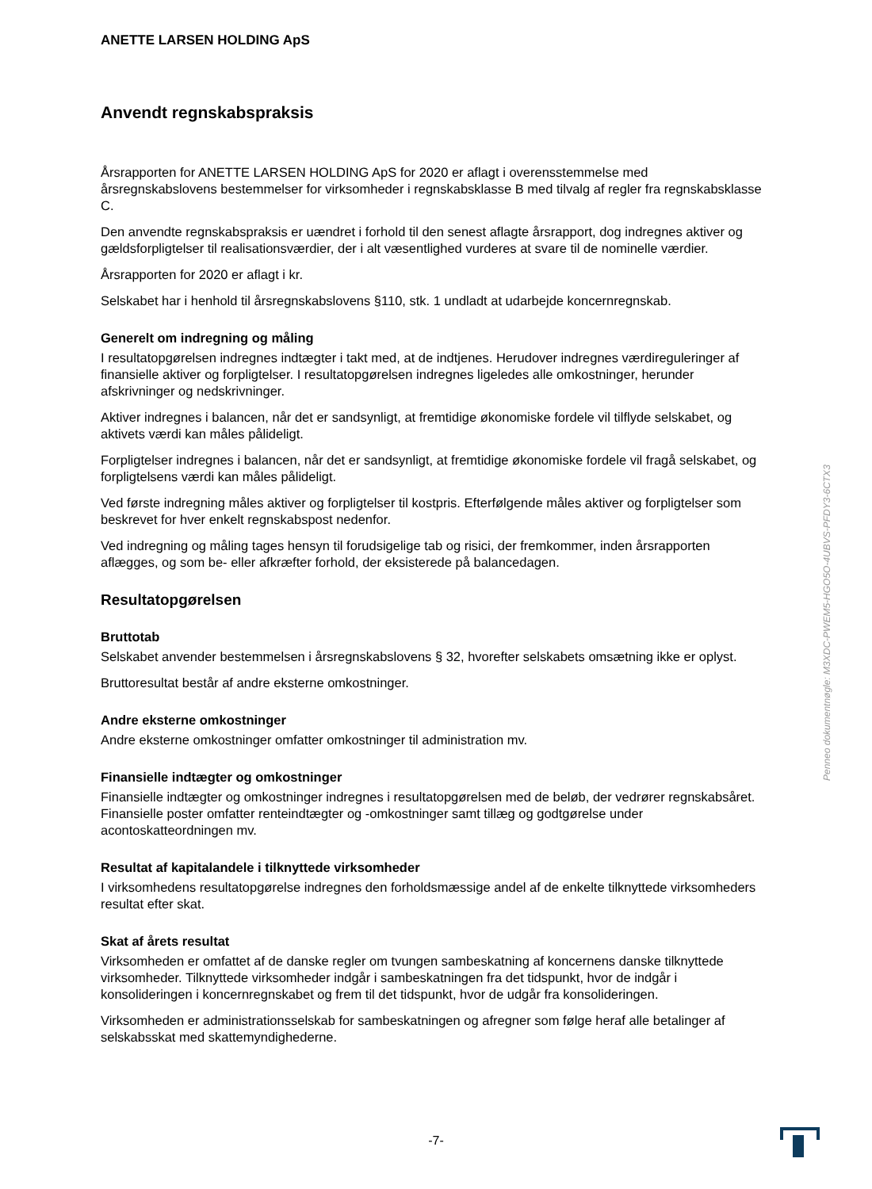ANETTE LARSEN HOLDING ApS
Anvendt regnskabspraksis
Årsrapporten for ANETTE LARSEN HOLDING ApS for 2020 er aflagt i overensstemmelse med årsregnskabslovens bestemmelser for virksomheder i regnskabsklasse B med tilvalg af regler fra regnskabsklasse C.
Den anvendte regnskabspraksis er uændret i forhold til den senest aflagte årsrapport, dog indregnes aktiver og gældsforpligtelser til realisationsværdier, der i alt væsentlighed vurderes at svare til de nominelle værdier.
Årsrapporten for 2020 er aflagt i kr.
Selskabet har i henhold til årsregnskabslovens §110, stk. 1 undladt at udarbejde koncernregnskab.
Generelt om indregning og måling
I resultatopgørelsen indregnes indtægter i takt med, at de indtjenes. Herudover indregnes værdireguleringer af finansielle aktiver og forpligtelser. I resultatopgørelsen indregnes ligeledes alle omkostninger, herunder afskrivninger og nedskrivninger.
Aktiver indregnes i balancen, når det er sandsynligt, at fremtidige økonomiske fordele vil tilflyde selskabet, og aktivets værdi kan måles pålideligt.
Forpligtelser indregnes i balancen, når det er sandsynligt, at fremtidige økonomiske fordele vil fragå selskabet, og forpligtelsens værdi kan måles pålideligt.
Ved første indregning måles aktiver og forpligtelser til kostpris. Efterfølgende måles aktiver og forpligtelser som beskrevet for hver enkelt regnskabspost nedenfor.
Ved indregning og måling tages hensyn til forudsigelige tab og risici, der fremkommer, inden årsrapporten aflægges, og som be- eller afkræfter forhold, der eksisterede på balancedagen.
Resultatopgørelsen
Bruttotab
Selskabet anvender bestemmelsen i årsregnskabslovens § 32, hvorefter selskabets omsætning ikke er oplyst.
Bruttoresultat består af andre eksterne omkostninger.
Andre eksterne omkostninger
Andre eksterne omkostninger omfatter omkostninger til administration mv.
Finansielle indtægter og omkostninger
Finansielle indtægter og omkostninger indregnes i resultatopgørelsen med de beløb, der vedrører regnskabsåret. Finansielle poster omfatter renteindtægter og -omkostninger samt tillæg og godtgørelse under acontoskatteordningen mv.
Resultat af kapitalandele i tilknyttede virksomheder
I virksomhedens resultatopgørelse indregnes den forholdsmæssige andel af de enkelte tilknyttede virksomheders resultat efter skat.
Skat af årets resultat
Virksomheden er omfattet af de danske regler om tvungen sambeskatning af koncernens danske tilknyttede virksomheder. Tilknyttede virksomheder indgår i sambeskatningen fra det tidspunkt, hvor de indgår i konsolideringen i koncernregnskabet og frem til det tidspunkt, hvor de udgår fra konsolideringen.
Virksomheden er administrationsselskab for sambeskatningen og afregner som følge heraf alle betalinger af selskabsskat med skattemyndighederne.
Penneo dokumentnøgle: M3XDC-PWEM5-HGO5O-4UBVS-PFDY3-6CTX3
-7-